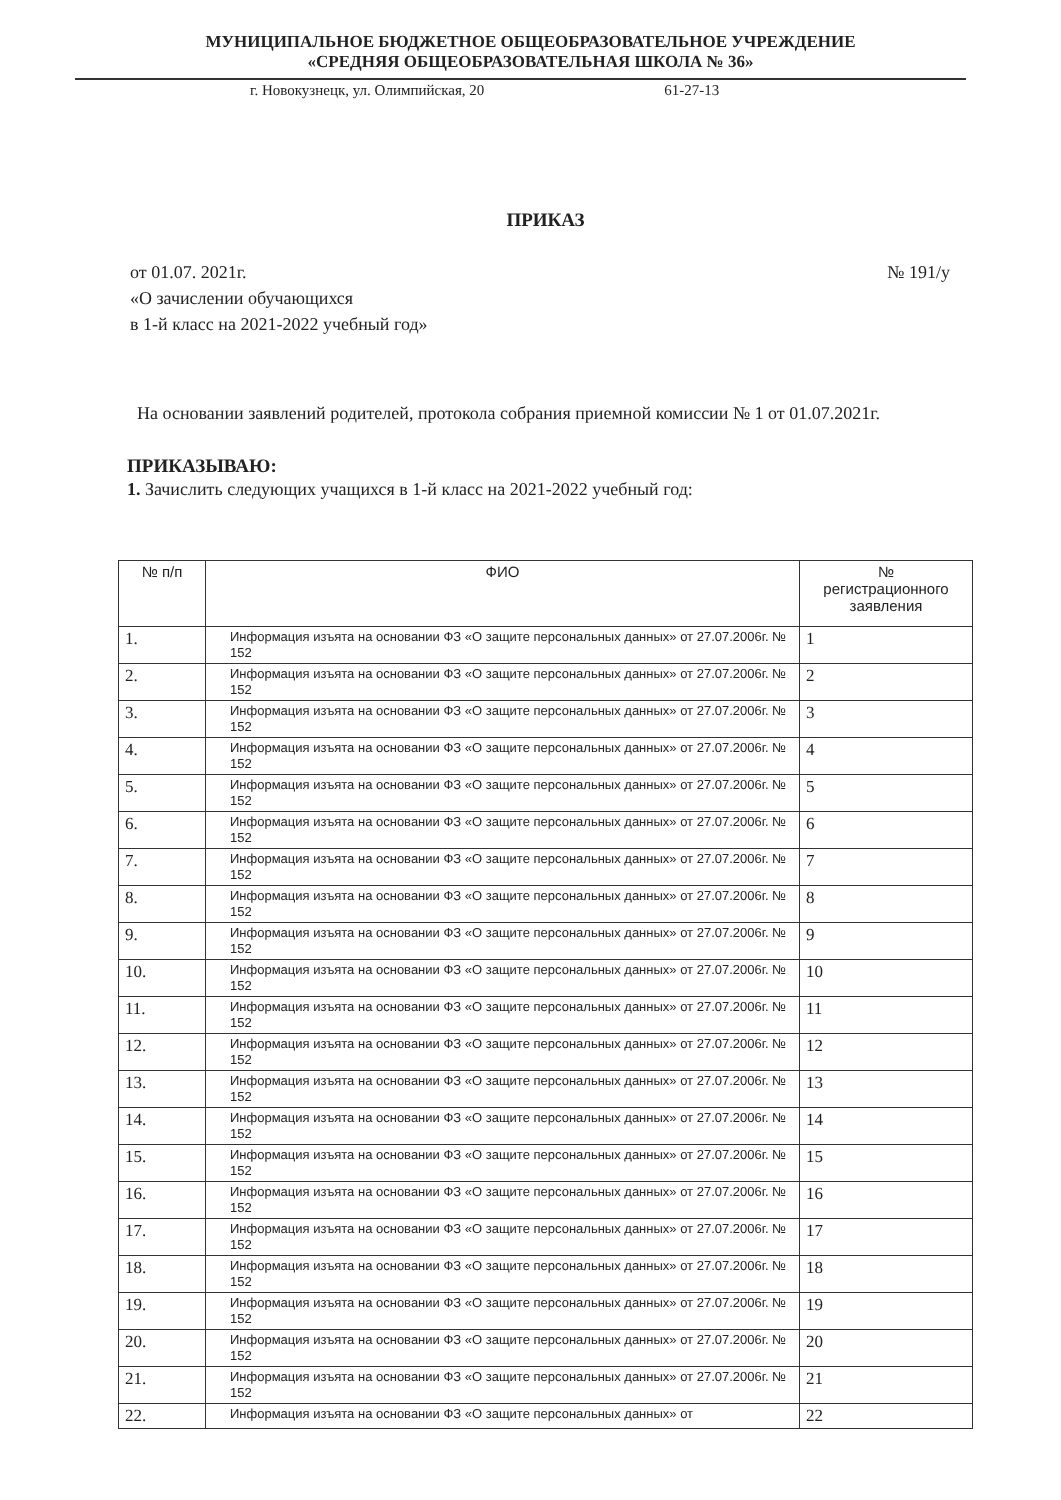МУНИЦИПАЛЬНОЕ БЮДЖЕТНОЕ ОБЩЕОБРАЗОВАТЕЛЬНОЕ УЧРЕЖДЕНИЕ
«СРЕДНЯЯ ОБЩЕОБРАЗОВАТЕЛЬНАЯ ШКОЛА № 36»
г. Новокузнецк, ул. Олимпийская, 20 61-27-13
ПРИКАЗ
от 01.07. 2021г. № 191/у
«О зачислении обучающихся
в 1-й класс на 2021-2022 учебный год»
На основании заявлений родителей, протокола собрания приемной комиссии № 1 от 01.07.2021г.
ПРИКАЗЫВАЮ:
1. Зачислить следующих учащихся в 1-й класс на 2021-2022 учебный год:
| № п/п | ФИО | № регистрационного заявления |
| --- | --- | --- |
| 1. | Информация изъята на основании ФЗ «О защите персональных данных» от 27.07.2006г. № 152 | 1 |
| 2. | Информация изъята на основании ФЗ «О защите персональных данных» от 27.07.2006г. № 152 | 2 |
| 3. | Информация изъята на основании ФЗ «О защите персональных данных» от 27.07.2006г. № 152 | 3 |
| 4. | Информация изъята на основании ФЗ «О защите персональных данных» от 27.07.2006г. № 152 | 4 |
| 5. | Информация изъята на основании ФЗ «О защите персональных данных» от 27.07.2006г. № 152 | 5 |
| 6. | Информация изъята на основании ФЗ «О защите персональных данных» от 27.07.2006г. № 152 | 6 |
| 7. | Информация изъята на основании ФЗ «О защите персональных данных» от 27.07.2006г. № 152 | 7 |
| 8. | Информация изъята на основании ФЗ «О защите персональных данных» от 27.07.2006г. № 152 | 8 |
| 9. | Информация изъята на основании ФЗ «О защите персональных данных» от 27.07.2006г. № 152 | 9 |
| 10. | Информация изъята на основании ФЗ «О защите персональных данных» от 27.07.2006г. № 152 | 10 |
| 11. | Информация изъята на основании ФЗ «О защите персональных данных» от 27.07.2006г. № 152 | 11 |
| 12. | Информация изъята на основании ФЗ «О защите персональных данных» от 27.07.2006г. № 152 | 12 |
| 13. | Информация изъята на основании ФЗ «О защите персональных данных» от 27.07.2006г. № 152 | 13 |
| 14. | Информация изъята на основании ФЗ «О защите персональных данных» от 27.07.2006г. № 152 | 14 |
| 15. | Информация изъята на основании ФЗ «О защите персональных данных» от 27.07.2006г. № 152 | 15 |
| 16. | Информация изъята на основании ФЗ «О защите персональных данных» от 27.07.2006г. № 152 | 16 |
| 17. | Информация изъята на основании ФЗ «О защите персональных данных» от 27.07.2006г. № 152 | 17 |
| 18. | Информация изъята на основании ФЗ «О защите персональных данных» от 27.07.2006г. № 152 | 18 |
| 19. | Информация изъята на основании ФЗ «О защите персональных данных» от 27.07.2006г. № 152 | 19 |
| 20. | Информация изъята на основании ФЗ «О защите персональных данных» от 27.07.2006г. № 152 | 20 |
| 21. | Информация изъята на основании ФЗ «О защите персональных данных» от 27.07.2006г. № 152 | 21 |
| 22. | Информация изъята на основании ФЗ «О защите персональных данных» от | 22 |